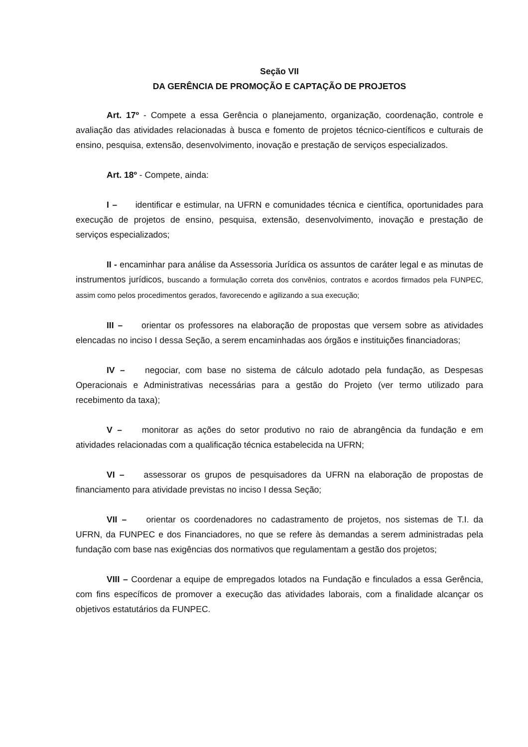Seção VII
DA GERÊNCIA DE PROMOÇÃO E CAPTAÇÃO DE PROJETOS
Art. 17º - Compete a essa Gerência o planejamento, organização, coordenação, controle e avaliação das atividades relacionadas à busca e fomento de projetos técnico-científicos e culturais de ensino, pesquisa, extensão, desenvolvimento, inovação e prestação de serviços especializados.
Art. 18º - Compete, ainda:
I – identificar e estimular, na UFRN e comunidades técnica e científica, oportunidades para execução de projetos de ensino, pesquisa, extensão, desenvolvimento, inovação e prestação de serviços especializados;
II - encaminhar para análise da Assessoria Jurídica os assuntos de caráter legal e as minutas de instrumentos jurídicos, buscando a formulação correta dos convênios, contratos e acordos firmados pela FUNPEC, assim como pelos procedimentos gerados, favorecendo e agilizando a sua execução;
III – orientar os professores na elaboração de propostas que versem sobre as atividades elencadas no inciso I dessa Seção, a serem encaminhadas aos órgãos e instituições financiadoras;
IV – negociar, com base no sistema de cálculo adotado pela fundação, as Despesas Operacionais e Administrativas necessárias para a gestão do Projeto (ver termo utilizado para recebimento da taxa);
V – monitorar as ações do setor produtivo no raio de abrangência da fundação e em atividades relacionadas com a qualificação técnica estabelecida na UFRN;
VI – assessorar os grupos de pesquisadores da UFRN na elaboração de propostas de financiamento para atividade previstas no inciso I dessa Seção;
VII – orientar os coordenadores no cadastramento de projetos, nos sistemas de T.I. da UFRN, da FUNPEC e dos Financiadores, no que se refere às demandas a serem administradas pela fundação com base nas exigências dos normativos que regulamentam a gestão dos projetos;
VIII – Coordenar a equipe de empregados lotados na Fundação e finculados a essa Gerência, com fins específicos de promover a execução das atividades laborais, com a finalidade alcançar os objetivos estatutários da FUNPEC.